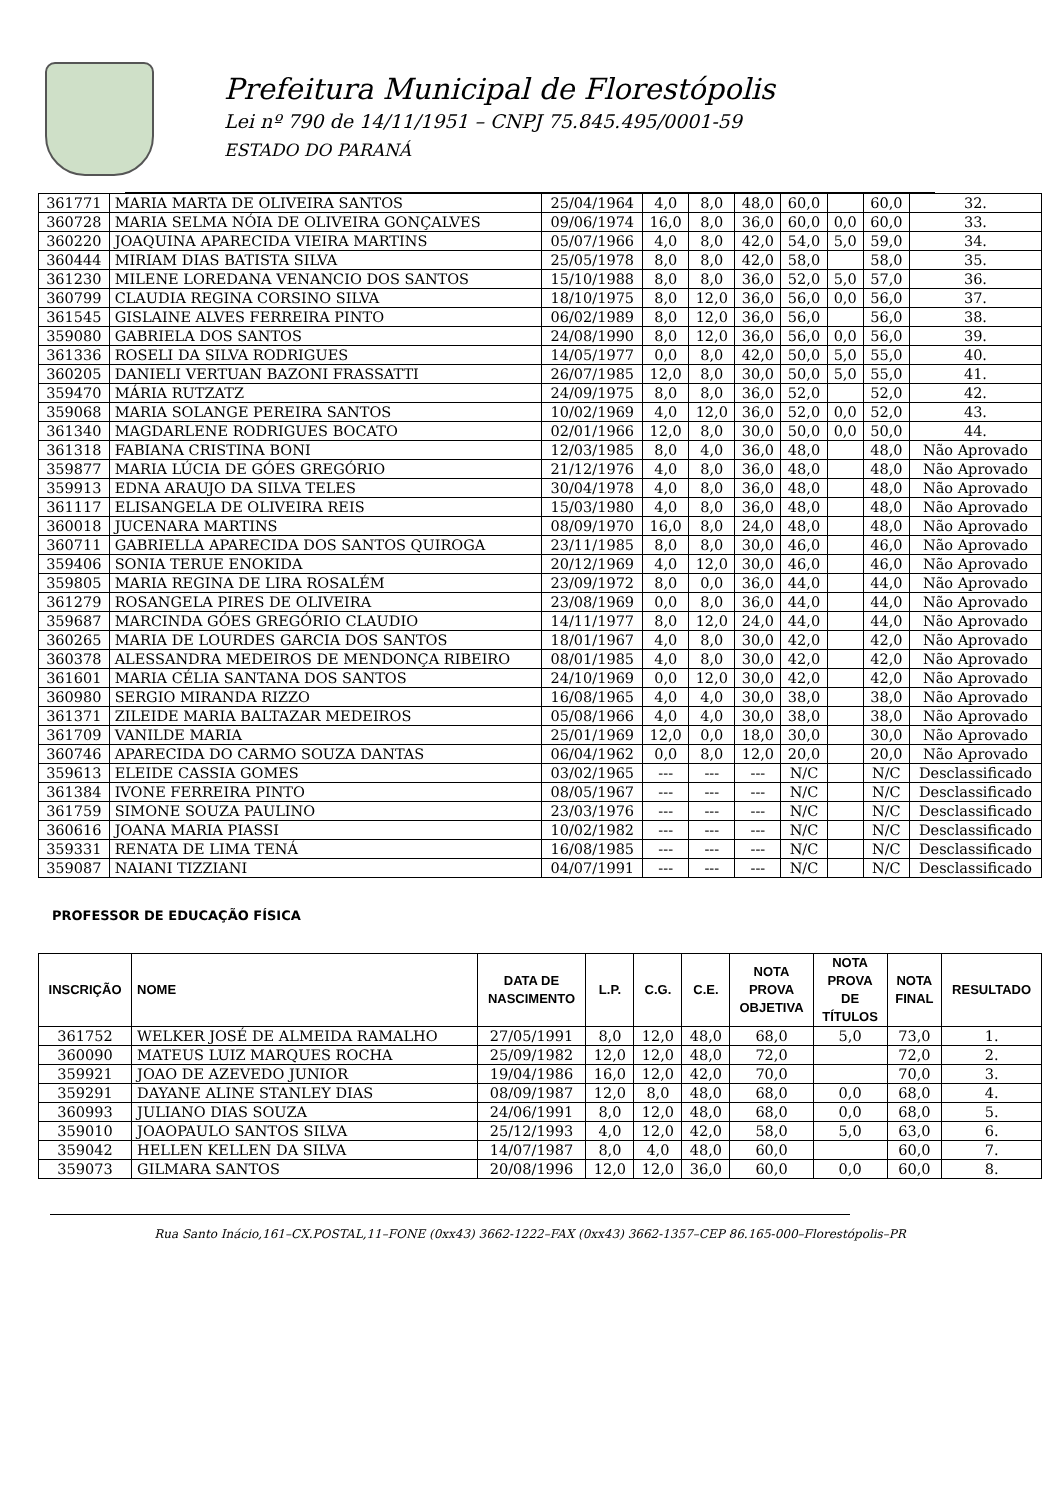Prefeitura Municipal de Florestópolis
Lei nº 790 de 14/11/1951 – CNPJ 75.845.495/0001-59
ESTADO DO PARANÁ
| 361771 | MARIA MARTA DE OLIVEIRA SANTOS | 25/04/1964 | 4,0 | 8,0 | 48,0 | 60,0 | | 60,0 | 32. |
| 360728 | MARIA SELMA NÓIA DE OLIVEIRA GONÇALVES | 09/06/1974 | 16,0 | 8,0 | 36,0 | 60,0 | 0,0 | 60,0 | 33. |
| 360220 | JOAQUINA APARECIDA VIEIRA MARTINS | 05/07/1966 | 4,0 | 8,0 | 42,0 | 54,0 | 5,0 | 59,0 | 34. |
| 360444 | MIRIAM DIAS BATISTA SILVA | 25/05/1978 | 8,0 | 8,0 | 42,0 | 58,0 | | 58,0 | 35. |
| 361230 | MILENE LOREDANA VENANCIO DOS SANTOS | 15/10/1988 | 8,0 | 8,0 | 36,0 | 52,0 | 5,0 | 57,0 | 36. |
| 360799 | CLAUDIA REGINA CORSINO SILVA | 18/10/1975 | 8,0 | 12,0 | 36,0 | 56,0 | 0,0 | 56,0 | 37. |
| 361545 | GISLAINE ALVES FERREIRA PINTO | 06/02/1989 | 8,0 | 12,0 | 36,0 | 56,0 | | 56,0 | 38. |
| 359080 | GABRIELA DOS SANTOS | 24/08/1990 | 8,0 | 12,0 | 36,0 | 56,0 | 0,0 | 56,0 | 39. |
| 361336 | ROSELI DA SILVA RODRIGUES | 14/05/1977 | 0,0 | 8,0 | 42,0 | 50,0 | 5,0 | 55,0 | 40. |
| 360205 | DANIELI VERTUAN BAZONI FRASSATTI | 26/07/1985 | 12,0 | 8,0 | 30,0 | 50,0 | 5,0 | 55,0 | 41. |
| 359470 | MÁRIA RUTZATZ | 24/09/1975 | 8,0 | 8,0 | 36,0 | 52,0 | | 52,0 | 42. |
| 359068 | MARIA SOLANGE PEREIRA SANTOS | 10/02/1969 | 4,0 | 12,0 | 36,0 | 52,0 | 0,0 | 52,0 | 43. |
| 361340 | MAGDARLENE RODRIGUES BOCATO | 02/01/1966 | 12,0 | 8,0 | 30,0 | 50,0 | 0,0 | 50,0 | 44. |
| 361318 | FABIANA CRISTINA BONI | 12/03/1985 | 8,0 | 4,0 | 36,0 | 48,0 | | 48,0 | Não Aprovado |
| 359877 | MARIA LÚCIA DE GÓES GREGÓRIO | 21/12/1976 | 4,0 | 8,0 | 36,0 | 48,0 | | 48,0 | Não Aprovado |
| 359913 | EDNA ARAUJO DA SILVA TELES | 30/04/1978 | 4,0 | 8,0 | 36,0 | 48,0 | | 48,0 | Não Aprovado |
| 361117 | ELISANGELA DE OLIVEIRA REIS | 15/03/1980 | 4,0 | 8,0 | 36,0 | 48,0 | | 48,0 | Não Aprovado |
| 360018 | JUCENARA MARTINS | 08/09/1970 | 16,0 | 8,0 | 24,0 | 48,0 | | 48,0 | Não Aprovado |
| 360711 | GABRIELLA APARECIDA DOS SANTOS QUIROGA | 23/11/1985 | 8,0 | 8,0 | 30,0 | 46,0 | | 46,0 | Não Aprovado |
| 359406 | SONIA TERUE ENOKIDA | 20/12/1969 | 4,0 | 12,0 | 30,0 | 46,0 | | 46,0 | Não Aprovado |
| 359805 | MARIA REGINA DE LIRA ROSALÉM | 23/09/1972 | 8,0 | 0,0 | 36,0 | 44,0 | | 44,0 | Não Aprovado |
| 361279 | ROSANGELA PIRES DE OLIVEIRA | 23/08/1969 | 0,0 | 8,0 | 36,0 | 44,0 | | 44,0 | Não Aprovado |
| 359687 | MARCINDA GÓES GREGÓRIO CLAUDIO | 14/11/1977 | 8,0 | 12,0 | 24,0 | 44,0 | | 44,0 | Não Aprovado |
| 360265 | MARIA DE LOURDES GARCIA DOS SANTOS | 18/01/1967 | 4,0 | 8,0 | 30,0 | 42,0 | | 42,0 | Não Aprovado |
| 360378 | ALESSANDRA MEDEIROS DE MENDONÇA RIBEIRO | 08/01/1985 | 4,0 | 8,0 | 30,0 | 42,0 | | 42,0 | Não Aprovado |
| 361601 | MARIA CÉLIA SANTANA DOS SANTOS | 24/10/1969 | 0,0 | 12,0 | 30,0 | 42,0 | | 42,0 | Não Aprovado |
| 360980 | SERGIO MIRANDA RIZZO | 16/08/1965 | 4,0 | 4,0 | 30,0 | 38,0 | | 38,0 | Não Aprovado |
| 361371 | ZILEIDE MARIA BALTAZAR MEDEIROS | 05/08/1966 | 4,0 | 4,0 | 30,0 | 38,0 | | 38,0 | Não Aprovado |
| 361709 | VANILDE MARIA | 25/01/1969 | 12,0 | 0,0 | 18,0 | 30,0 | | 30,0 | Não Aprovado |
| 360746 | APARECIDA DO CARMO SOUZA DANTAS | 06/04/1962 | 0,0 | 8,0 | 12,0 | 20,0 | | 20,0 | Não Aprovado |
| 359613 | ELEIDE CASSIA GOMES | 03/02/1965 | --- | --- | --- | N/C | | N/C | Desclassificado |
| 361384 | IVONE FERREIRA PINTO | 08/05/1967 | --- | --- | --- | N/C | | N/C | Desclassificado |
| 361759 | SIMONE SOUZA PAULINO | 23/03/1976 | --- | --- | --- | N/C | | N/C | Desclassificado |
| 360616 | JOANA MARIA PIASSI | 10/02/1982 | --- | --- | --- | N/C | | N/C | Desclassificado |
| 359331 | RENATA DE LIMA TENÁ | 16/08/1985 | --- | --- | --- | N/C | | N/C | Desclassificado |
| 359087 | NAIANI TIZZIANI | 04/07/1991 | --- | --- | --- | N/C | | N/C | Desclassificado |
PROFESSOR DE EDUCAÇÃO FÍSICA
| INSCRIÇÃO | NOME | DATA DE NASCIMENTO | L.P. | C.G. | C.E. | NOTA PROVA OBJETIVA | NOTA PROVA DE TÍTULOS | NOTA FINAL | RESULTADO |
| --- | --- | --- | --- | --- | --- | --- | --- | --- | --- |
| 361752 | WELKER JOSÉ DE ALMEIDA RAMALHO | 27/05/1991 | 8,0 | 12,0 | 48,0 | 68,0 | 5,0 | 73,0 | 1. |
| 360090 | MATEUS LUIZ MARQUES ROCHA | 25/09/1982 | 12,0 | 12,0 | 48,0 | 72,0 | | 72,0 | 2. |
| 359921 | JOAO DE AZEVEDO JUNIOR | 19/04/1986 | 16,0 | 12,0 | 42,0 | 70,0 | | 70,0 | 3. |
| 359291 | DAYANE ALINE STANLEY DIAS | 08/09/1987 | 12,0 | 8,0 | 48,0 | 68,0 | 0,0 | 68,0 | 4. |
| 360993 | JULIANO DIAS SOUZA | 24/06/1991 | 8,0 | 12,0 | 48,0 | 68,0 | 0,0 | 68,0 | 5. |
| 359010 | JOAOPAULO SANTOS SILVA | 25/12/1993 | 4,0 | 12,0 | 42,0 | 58,0 | 5,0 | 63,0 | 6. |
| 359042 | HELLEN KELLEN DA SILVA | 14/07/1987 | 8,0 | 4,0 | 48,0 | 60,0 | | 60,0 | 7. |
| 359073 | GILMARA SANTOS | 20/08/1996 | 12,0 | 12,0 | 36,0 | 60,0 | 0,0 | 60,0 | 8. |
Rua Santo Inácio,161–CX.POSTAL,11–FONE (0xx43) 3662-1222–FAX (0xx43) 3662-1357–CEP 86.165-000–Florestópolis–PR